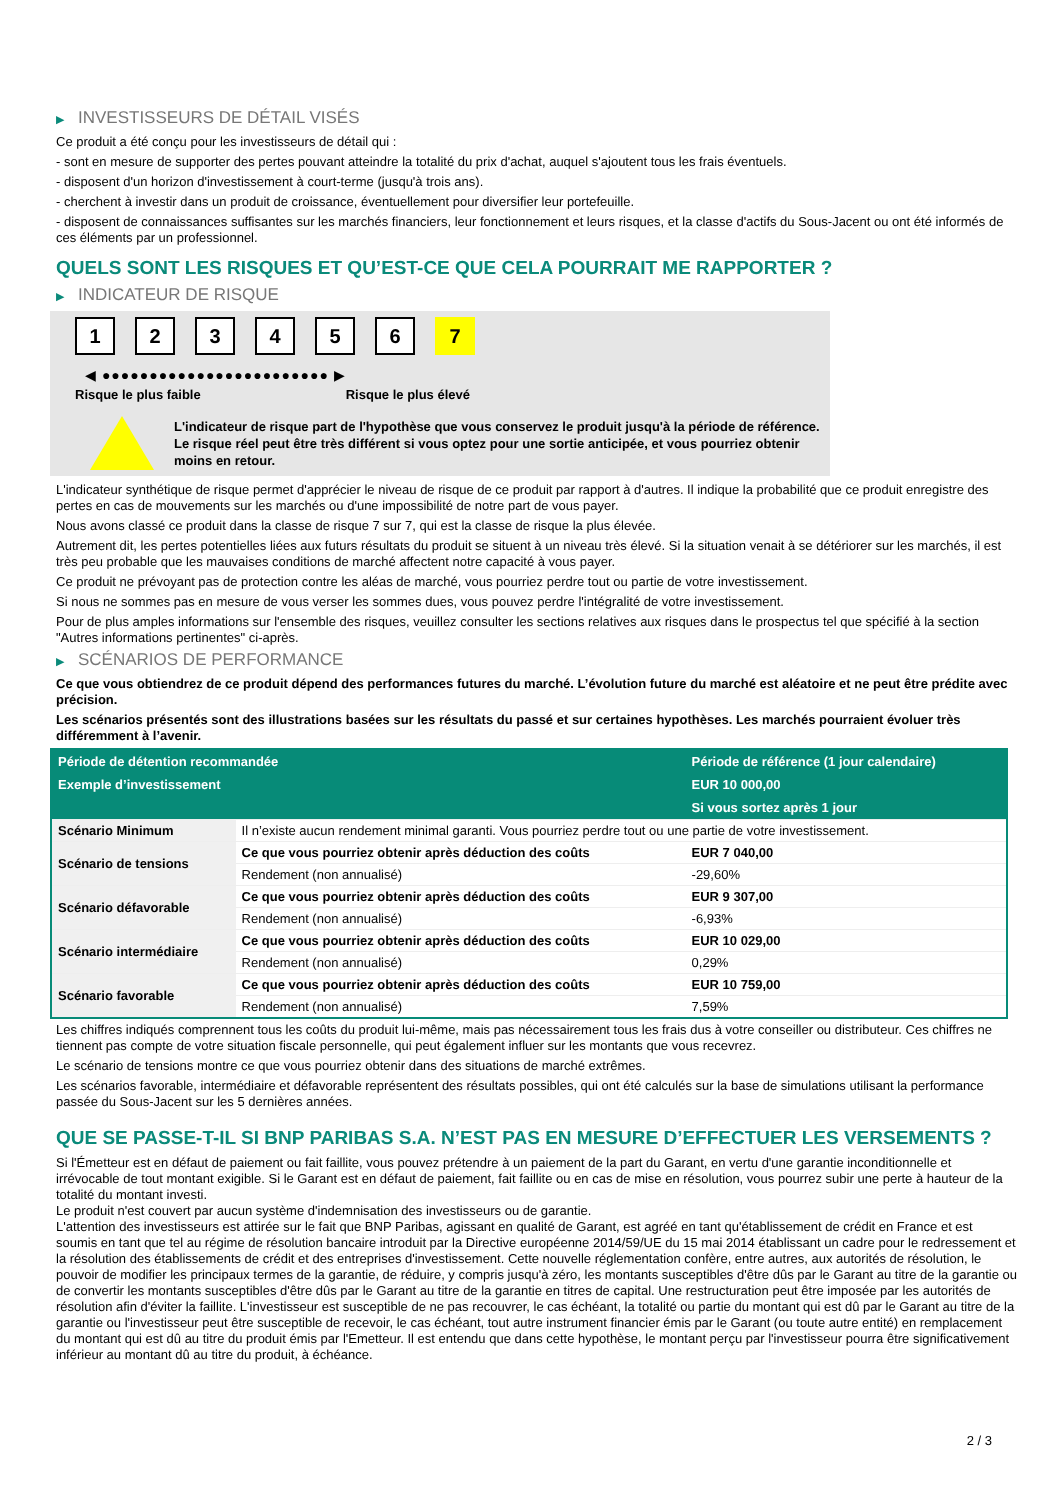▶ INVESTISSEURS DE DÉTAIL VISÉS
Ce produit a été conçu pour les investisseurs de détail qui :
- sont en mesure de supporter des pertes pouvant atteindre la totalité du prix d'achat, auquel s'ajoutent tous les frais éventuels.
- disposent d'un horizon d'investissement à court-terme (jusqu'à trois ans).
- cherchent à investir dans un produit de croissance, éventuellement pour diversifier leur portefeuille.
- disposent de connaissances suffisantes sur les marchés financiers, leur fonctionnement et leurs risques, et la classe d'actifs du Sous-Jacent ou ont été informés de ces éléments par un professionnel.
QUELS SONT LES RISQUES ET QU’EST-CE QUE CELA POURRAIT ME RAPPORTER ?
▶ INDICATEUR DE RISQUE
1 2 3 4 5 6 7
◀ ●●●●●●●●●●●●●●●●●●●●●●●● ▶
Risque le plus faible Risque le plus élevé
L'indicateur de risque part de l'hypothèse que vous conservez le produit jusqu'à la période de référence.
Le risque réel peut être très différent si vous optez pour une sortie anticipée, et vous pourriez obtenir moins en retour.
L'indicateur synthétique de risque permet d'apprécier le niveau de risque de ce produit par rapport à d'autres. Il indique la probabilité que ce produit enregistre des pertes en cas de mouvements sur les marchés ou d'une impossibilité de notre part de vous payer.
Nous avons classé ce produit dans la classe de risque 7 sur 7, qui est la classe de risque la plus élevée.
Autrement dit, les pertes potentielles liées aux futurs résultats du produit se situent à un niveau très élevé. Si la situation venait à se détériorer sur les marchés, il est très peu probable que les mauvaises conditions de marché affectent notre capacité à vous payer.
Ce produit ne prévoyant pas de protection contre les aléas de marché, vous pourriez perdre tout ou partie de votre investissement.
Si nous ne sommes pas en mesure de vous verser les sommes dues, vous pouvez perdre l'intégralité de votre investissement.
Pour de plus amples informations sur l'ensemble des risques, veuillez consulter les sections relatives aux risques dans le prospectus tel que spécifié à la section "Autres informations pertinentes" ci-après.
▶ SCÉNARIOS DE PERFORMANCE
Ce que vous obtiendrez de ce produit dépend des performances futures du marché. L’évolution future du marché est aléatoire et ne peut être prédite avec précision.
Les scénarios présentés sont des illustrations basées sur les résultats du passé et sur certaines hypothèses. Les marchés pourraient évoluer très différemment à l’avenir.
| Période de détention recommandée | | Période de référence (1 jour calendaire) |
| --- | --- | --- |
| Exemple d’investissement | | EUR 10 000,00 |
| | | Si vous sortez après 1 jour |
| Scénario Minimum | Il n’existe aucun rendement minimal garanti. Vous pourriez perdre tout ou une partie de votre investissement. | |
| Scénario de tensions | Ce que vous pourriez obtenir après déduction des coûts | EUR 7 040,00 |
| | Rendement (non annualisé) | -29,60% |
| Scénario défavorable | Ce que vous pourriez obtenir après déduction des coûts | EUR 9 307,00 |
| | Rendement (non annualisé) | -6,93% |
| Scénario intermédiaire | Ce que vous pourriez obtenir après déduction des coûts | EUR 10 029,00 |
| | Rendement (non annualisé) | 0,29% |
| Scénario favorable | Ce que vous pourriez obtenir après déduction des coûts | EUR 10 759,00 |
| | Rendement (non annualisé) | 7,59% |
Les chiffres indiqués comprennent tous les coûts du produit lui-même, mais pas nécessairement tous les frais dus à votre conseiller ou distributeur. Ces chiffres ne tiennent pas compte de votre situation fiscale personnelle, qui peut également influer sur les montants que vous recevrez.
Le scénario de tensions montre ce que vous pourriez obtenir dans des situations de marché extrêmes.
Les scénarios favorable, intermédiaire et défavorable représentent des résultats possibles, qui ont été calculés sur la base de simulations utilisant la performance passée du Sous-Jacent sur les 5 dernières années.
QUE SE PASSE-T-IL SI BNP PARIBAS S.A. N’EST PAS EN MESURE D’EFFECTUER LES VERSEMENTS ?
Si l'Émetteur est en défaut de paiement ou fait faillite, vous pouvez prétendre à un paiement de la part du Garant, en vertu d'une garantie inconditionnelle et irrévocable de tout montant exigible. Si le Garant est en défaut de paiement, fait faillite ou en cas de mise en résolution, vous pourrez subir une perte à hauteur de la totalité du montant investi.
Le produit n'est couvert par aucun système d'indemnisation des investisseurs ou de garantie.
L'attention des investisseurs est attirée sur le fait que BNP Paribas, agissant en qualité de Garant, est agréé en tant qu'établissement de crédit en France et est soumis en tant que tel au régime de résolution bancaire introduit par la Directive européenne 2014/59/UE du 15 mai 2014 établissant un cadre pour le redressement et la résolution des établissements de crédit et des entreprises d'investissement. Cette nouvelle réglementation confère, entre autres, aux autorités de résolution, le pouvoir de modifier les principaux termes de la garantie, de réduire, y compris jusqu'à zéro, les montants susceptibles d'être dûs par le Garant au titre de la garantie ou de convertir les montants susceptibles d'être dûs par le Garant au titre de la garantie en titres de capital. Une restructuration peut être imposée par les autorités de résolution afin d'éviter la faillite. L'investisseur est susceptible de ne pas recouvrer, le cas échéant, la totalité ou partie du montant qui est dû par le Garant au titre de la garantie ou l'investisseur peut être susceptible de recevoir, le cas échéant, tout autre instrument financier émis par le Garant (ou toute autre entité) en remplacement du montant qui est dû au titre du produit émis par l'Emetteur. Il est entendu que dans cette hypothèse, le montant perçu par l'investisseur pourra être significativement inférieur au montant dû au titre du produit, à échéance.
2 / 3